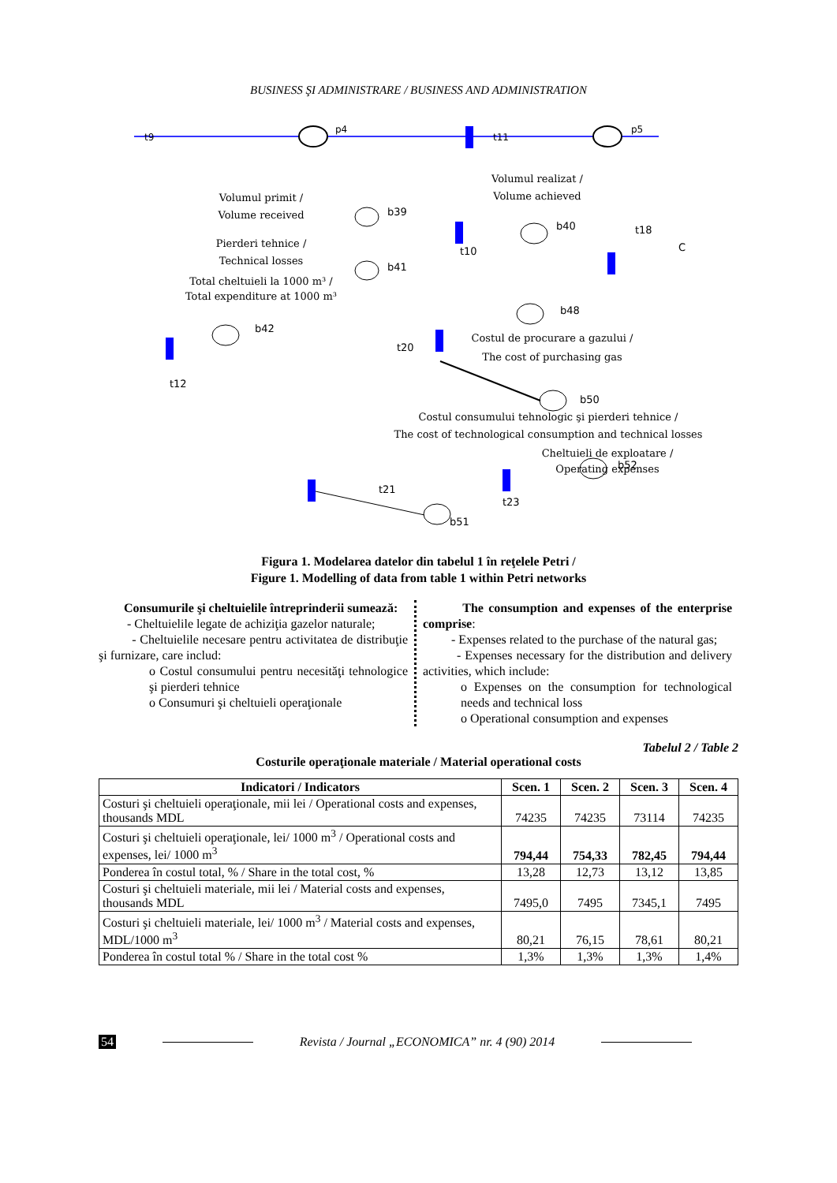BUSINESS ŞI ADMINISTRARE / BUSINESS AND ADMINISTRATION
t9
p4
t11
p5
b39
b41
b40
t18
C
t10
b48
t20
b42
t12
b50
b52
t21
t23
b51
Volumul primit /
Volume received
Volumul realizat /
Volume achieved
Pierderi tehnice /
Technical losses
Total cheltuieli la 1000 m³ /
Total expenditure at 1000 m³
Costul de procurare a gazului /
The cost of purchasing gas
Costul consumului tehnologic şi pierderi tehnice /
The cost of technological consumption and technical losses
Cheltuieli de exploatare /
Operating expenses
Figura 1. Modelarea datelor din tabelul 1 în reţelele Petri /
Figure 1. Modelling of data from table 1 within Petri networks
Consumurile şi cheltuielile întreprinderii sumează:
- Cheltuielile legate de achiziţia gazelor naturale;
- Cheltuielile necesare pentru activitatea de distribuţie şi furnizare, care includ:
o Costul consumului pentru necesităţi tehnologice şi pierderi tehnice
o Consumuri şi cheltuieli operaţionale
The consumption and expenses of the enterprise comprise:
- Expenses related to the purchase of the natural gas;
- Expenses necessary for the distribution and delivery activities, which include:
o Expenses on the consumption for technological needs and technical loss
o Operational consumption and expenses
Tabelul 2 / Table 2
Costurile operaţionale materiale / Material operational costs
| Indicatori / Indicators | Scen. 1 | Scen. 2 | Scen. 3 | Scen. 4 |
| --- | --- | --- | --- | --- |
| Costuri şi cheltuieli operaţionale, mii lei / Operational costs and expenses, thousands MDL | 74235 | 74235 | 73114 | 74235 |
| Costuri şi cheltuieli operaţionale, lei/ 1000 m<sup>3</sup> / Operational costs and expenses, lei/ 1000 m<sup>3</sup> | 794,44 | 754,33 | 782,45 | 794,44 |
| Ponderea în costul total, % / Share in the total cost, % | 13,28 | 12,73 | 13,12 | 13,85 |
| Costuri şi cheltuieli materiale, mii lei / Material costs and expenses, thousands MDL | 7495,0 | 7495 | 7345,1 | 7495 |
| Costuri şi cheltuieli materiale, lei/ 1000 m<sup>3</sup> / Material costs and expenses, MDL/1000 m<sup>3</sup> | 80,21 | 76,15 | 78,61 | 80,21 |
| Ponderea în costul total % / Share in the total cost % | 1,3% | 1,3% | 1,3% | 1,4% |
54 Revista / Journal „ECONOMICA” nr. 4 (90) 2014